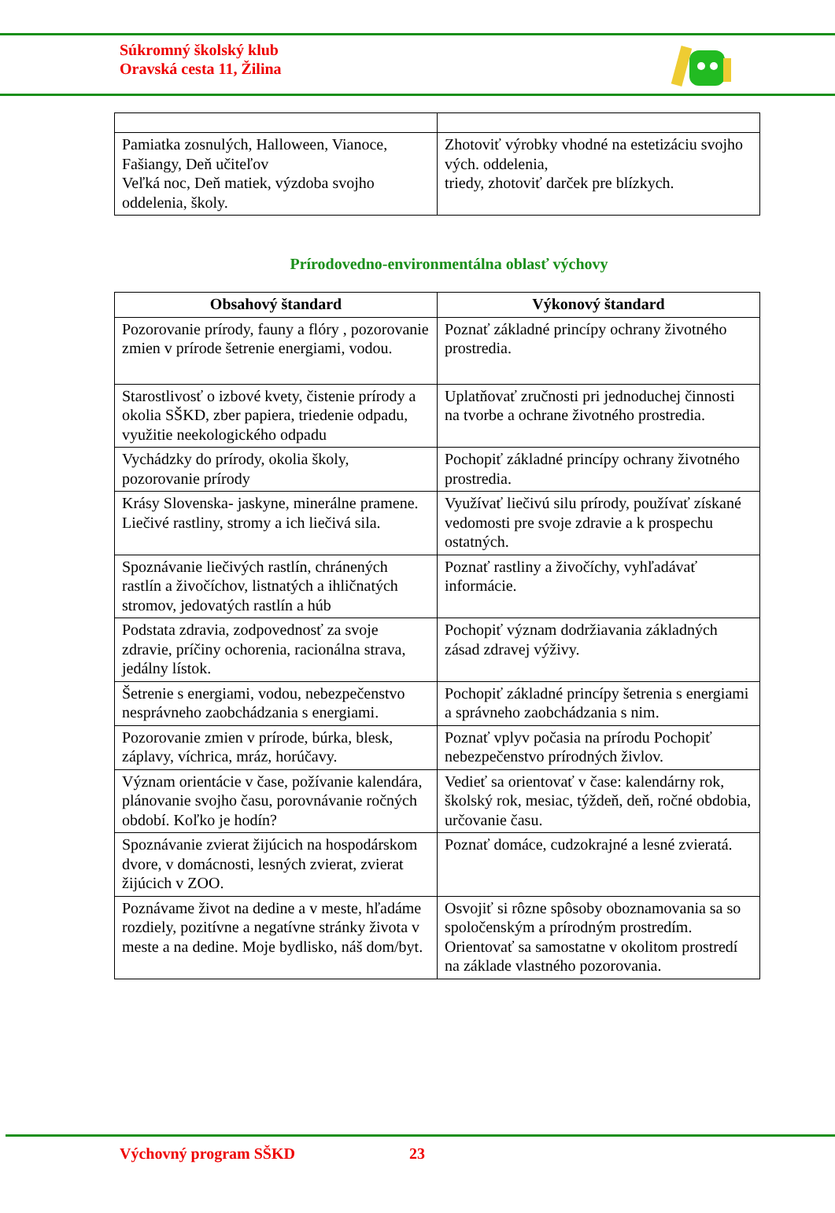Súkromný školský klub
Oravská cesta 11, Žilina
| Pamiatka zosnulých, Halloween, Vianoce, Fašiangy, Deň učiteľov Veľká noc, Deň matiek, výzdoba svojho oddelenia, školy. | Zhotoviť výrobky vhodné na estetizáciu svojho vých. oddelenia, triedy, zhotoviť darček pre blízkych. |
Prírodovedno-environmentálna oblasť výchovy
| Obsahový štandard | Výkonový štandard |
| --- | --- |
| Pozorovanie prírody, fauny a flóry , pozorovanie zmien v prírode šetrenie energiami, vodou. | Poznať základné princípy ochrany životného prostredia. |
| Starostlivosť o izbové kvety, čistenie prírody a okolia SŠKD, zber papiera, triedenie odpadu, využitie neekologického odpadu | Uplatňovať zručnosti pri jednoduchej činnosti na tvorbe a ochrane životného prostredia. |
| Vychádzky do prírody, okolia školy, pozorovanie prírody | Pochopiť základné princípy ochrany životného prostredia. |
| Krásy Slovenska- jaskyne, minerálne pramene. Liečivé rastliny, stromy a ich liečivá sila. | Využívať liečivú silu prírody, používať získané vedomosti pre svoje zdravie a k prospechu ostatných. |
| Spoznávanie liečivých rastlín, chránených rastlín a živočíchov, listnatých a ihličnatých stromov, jedovatých rastlín a húb | Poznať rastliny a živočíchy, vyhľadávať informácie. |
| Podstata zdravia, zodpovednosť za svoje zdravie, príčiny ochorenia, racionálna strava, jedálny lístok. | Pochopiť význam dodržiavania základných zásad zdravej výživy. |
| Šetrenie s energiami, vodou, nebezpečenstvo nesprávneho zaobchádzania s energiami. | Pochopiť základné princípy šetrenia s energiami a správneho zaobchádzania s nim. |
| Pozorovanie zmien v prírode, búrka, blesk, záplavy, víchrica, mráz, horúčavy. | Poznať vplyv počasia na prírodu Pochopiť nebezpečenstvo prírodných živlov. |
| Význam orientácie v čase, požívanie kalendára, plánovanie svojho času, porovnávanie ročných období. Koľko je hodín? | Vedieť sa orientovať v čase: kalendárny rok, školský rok, mesiac, týždeň, deň, ročné obdobia, určovanie času. |
| Spoznávanie zvierat žijúcich na hospodárskom dvore, v domácnosti, lesných zvierat, zvierat žijúcich v ZOO. | Poznať domáce, cudzokrajné a lesné zvieratá. |
| Poznávame život na dedine a v meste, hľadáme rozdiely, pozitívne a negatívne stránky života v meste a na dedine. Moje bydlisko, náš dom/byt. | Osvojiť si rôzne spôsoby oboznamovania sa so spoločenským a prírodným prostredím. Orientovať sa samostatne v okolitom prostredí na základe vlastného pozorovania. |
Výchovný program SŠKD 23